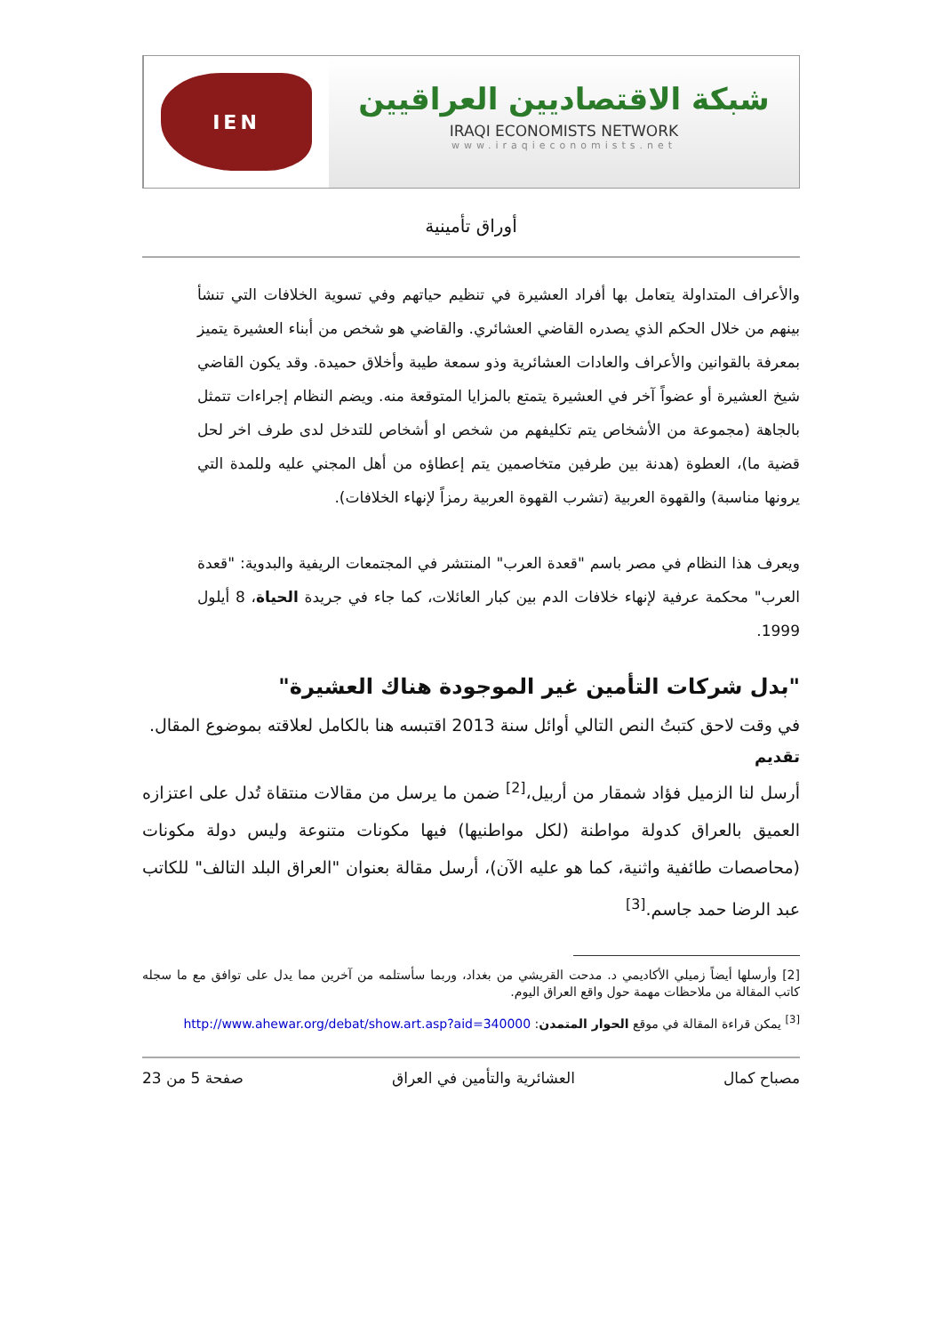IEN
شبكة الاقتصاديين العراقيين
IRAQI ECONOMISTS NETWORK
www.iraqieconomists.net
أوراق تأمينية
والأعراف المتداولة يتعامل بها أفراد العشيرة في تنظيم حياتهم وفي تسوية الخلافات التي تنشأ بينهم من خلال الحكم الذي يصدره القاضي العشائري. والقاضي هو شخص من أبناء العشيرة يتميز بمعرفة بالقوانين والأعراف والعادات العشائرية وذو سمعة طيبة وأخلاق حميدة. وقد يكون القاضي شيخ العشيرة أو عضواً آخر في العشيرة يتمتع بالمزايا المتوقعة منه. ويضم النظام إجراءات تتمثل بالجاهة (مجموعة من الأشخاص يتم تكليفهم من شخص او أشخاص للتدخل لدى طرف اخر لحل قضية ما)، العطوة (هدنة بين طرفين متخاصمين يتم إعطاؤه من أهل المجني عليه وللمدة التي يرونها مناسبة) والقهوة العربية (تشرب القهوة العربية رمزاً لإنهاء الخلافات).
ويعرف هذا النظام في مصر باسم "قعدة العرب" المنتشر في المجتمعات الريفية والبدوية: "قعدة العرب" محكمة عرفية لإنهاء خلافات الدم بين كبار العائلات، كما جاء في جريدة الحياة، 8 أيلول 1999.
"بدل شركات التأمين غير الموجودة هناك العشيرة"
في وقت لاحق كتبتُ النص التالي أوائل سنة 2013 اقتبسه هنا بالكامل لعلاقته بموضوع المقال.
تقديم
أرسل لنا الزميل فؤاد شمقار من أربيل،<sup>[2]</sup> ضمن ما يرسل من مقالات منتقاة تُدل على اعتزازه العميق بالعراق كدولة مواطنة (لكل مواطنيها) فيها مكونات متنوعة وليس دولة مكونات (محاصصات طائفية واثنية، كما هو عليه الآن)، أرسل مقالة بعنوان "العراق البلد التالف" للكاتب عبد الرضا حمد جاسم.<sup>[3]</sup>
[2] وأرسلها أيضاً زميلي الأكاديمي د. مدحت القريشي من بغداد، وربما سأستلمه من آخرين مما يدل على توافق مع ما سجله كاتب المقالة من ملاحظات مهمة حول واقع العراق اليوم.
<sup>[3]</sup> يمكن قراءة المقالة في موقع الحوار المتمدن: http://www.ahewar.org/debat/show.art.asp?aid=340000
مصباح كمال العشائرية والتأمين في العراق صفحة 5 من 23